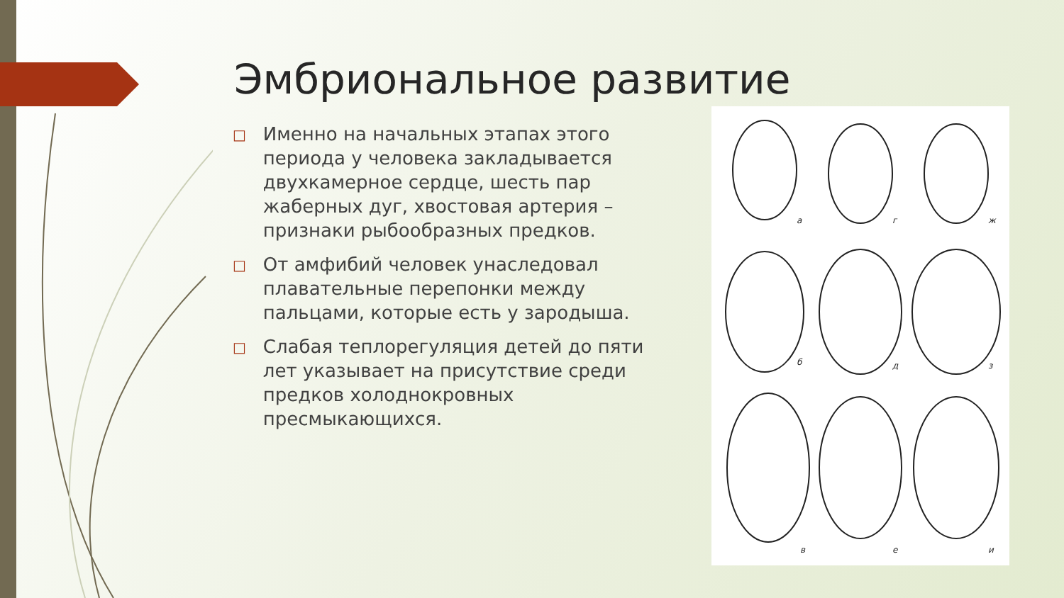Эмбриональное развитие
□
Именно на начальных этапах этого периода у человека закладывается двухкамерное сердце, шесть пар жаберных дуг, хвостовая артерия – признаки рыбообразных предков.
□
От амфибий человек унаследовал плавательные перепонки между пальцами, которые есть у зародыша.
□
Слабая теплорегуляция детей до пяти лет указывает на присутствие среди предков холоднокровных пресмыкающихся.
а
г
ж
б
д
з
в
е
и